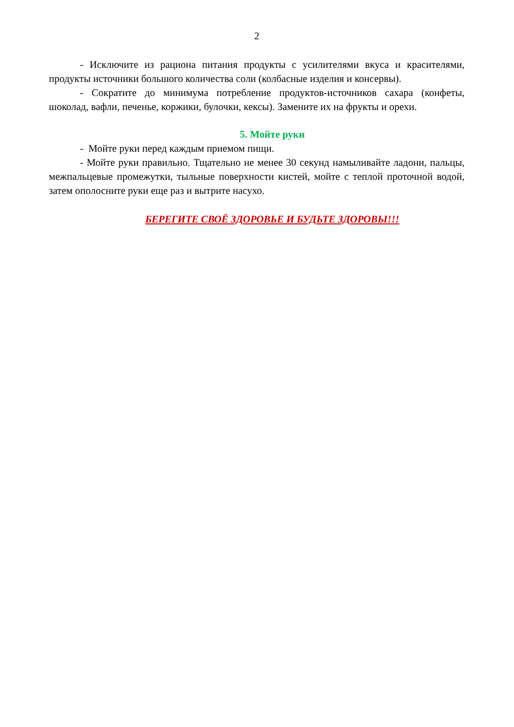2
- Исключите из рациона питания продукты с усилителями вкуса и красителями, продукты источники большого количества соли (колбасные изделия и консервы).
- Сократите до минимума потребление продуктов-источников сахара (конфеты, шоколад, вафли, печенье, коржики, булочки, кексы). Замените их на фрукты и орехи.
5. Мойте руки
- Мойте руки перед каждым приемом пищи.
- Мойте руки правильно. Тщательно не менее 30 секунд намыливайте ладони, пальцы, межпальцевые промежутки, тыльные поверхности кистей, мойте с теплой проточной водой, затем ополосните руки еще раз и вытрите насухо.
БЕРЕГИТЕ СВОЁ ЗДОРОВЬЕ И БУДЬТЕ ЗДОРОВЫ!!!